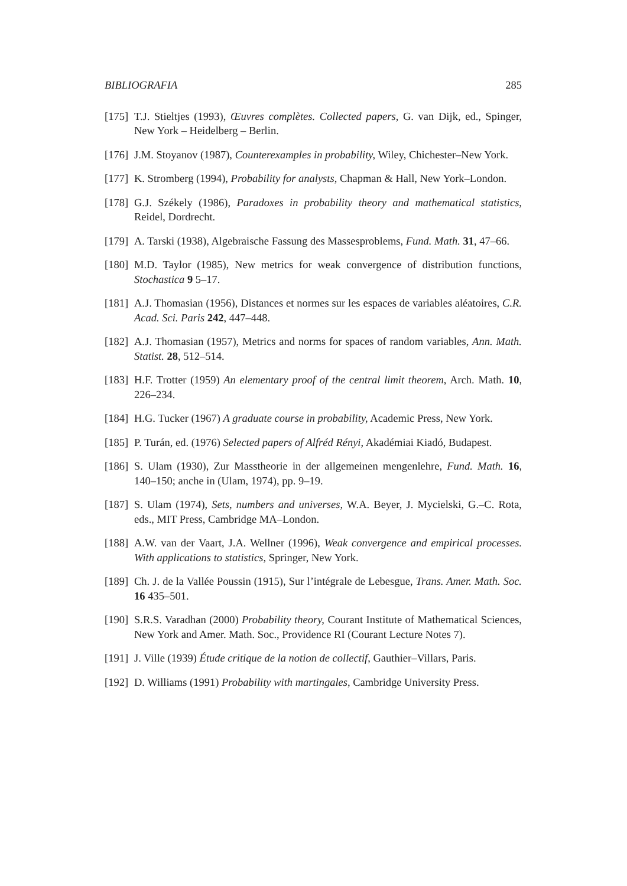BIBLIOGRAFIA 285
[175] T.J. Stieltjes (1993), Œuvres complètes. Collected papers, G. van Dijk, ed., Spinger, New York – Heidelberg – Berlin.
[176] J.M. Stoyanov (1987), Counterexamples in probability, Wiley, Chichester–New York.
[177] K. Stromberg (1994), Probability for analysts, Chapman & Hall, New York–London.
[178] G.J. Székely (1986), Paradoxes in probability theory and mathematical statistics, Reidel, Dordrecht.
[179] A. Tarski (1938), Algebraische Fassung des Massesproblems, Fund. Math. 31, 47–66.
[180] M.D. Taylor (1985), New metrics for weak convergence of distribution functions, Stochastica 9 5–17.
[181] A.J. Thomasian (1956), Distances et normes sur les espaces de variables aléatoires, C.R. Acad. Sci. Paris 242, 447–448.
[182] A.J. Thomasian (1957), Metrics and norms for spaces of random variables, Ann. Math. Statist. 28, 512–514.
[183] H.F. Trotter (1959) An elementary proof of the central limit theorem, Arch. Math. 10, 226–234.
[184] H.G. Tucker (1967) A graduate course in probability, Academic Press, New York.
[185] P. Turán, ed. (1976) Selected papers of Alfréd Rényi, Akadémiai Kiadó, Budapest.
[186] S. Ulam (1930), Zur Masstheorie in der allgemeinen mengenlehre, Fund. Math. 16, 140–150; anche in (Ulam, 1974), pp. 9–19.
[187] S. Ulam (1974), Sets, numbers and universes, W.A. Beyer, J. Mycielski, G.–C. Rota, eds., MIT Press, Cambridge MA–London.
[188] A.W. van der Vaart, J.A. Wellner (1996), Weak convergence and empirical processes. With applications to statistics, Springer, New York.
[189] Ch. J. de la Vallée Poussin (1915), Sur l’intégrale de Lebesgue, Trans. Amer. Math. Soc. 16 435–501.
[190] S.R.S. Varadhan (2000) Probability theory, Courant Institute of Mathematical Sciences, New York and Amer. Math. Soc., Providence RI (Courant Lecture Notes 7).
[191] J. Ville (1939) Étude critique de la notion de collectif, Gauthier–Villars, Paris.
[192] D. Williams (1991) Probability with martingales, Cambridge University Press.